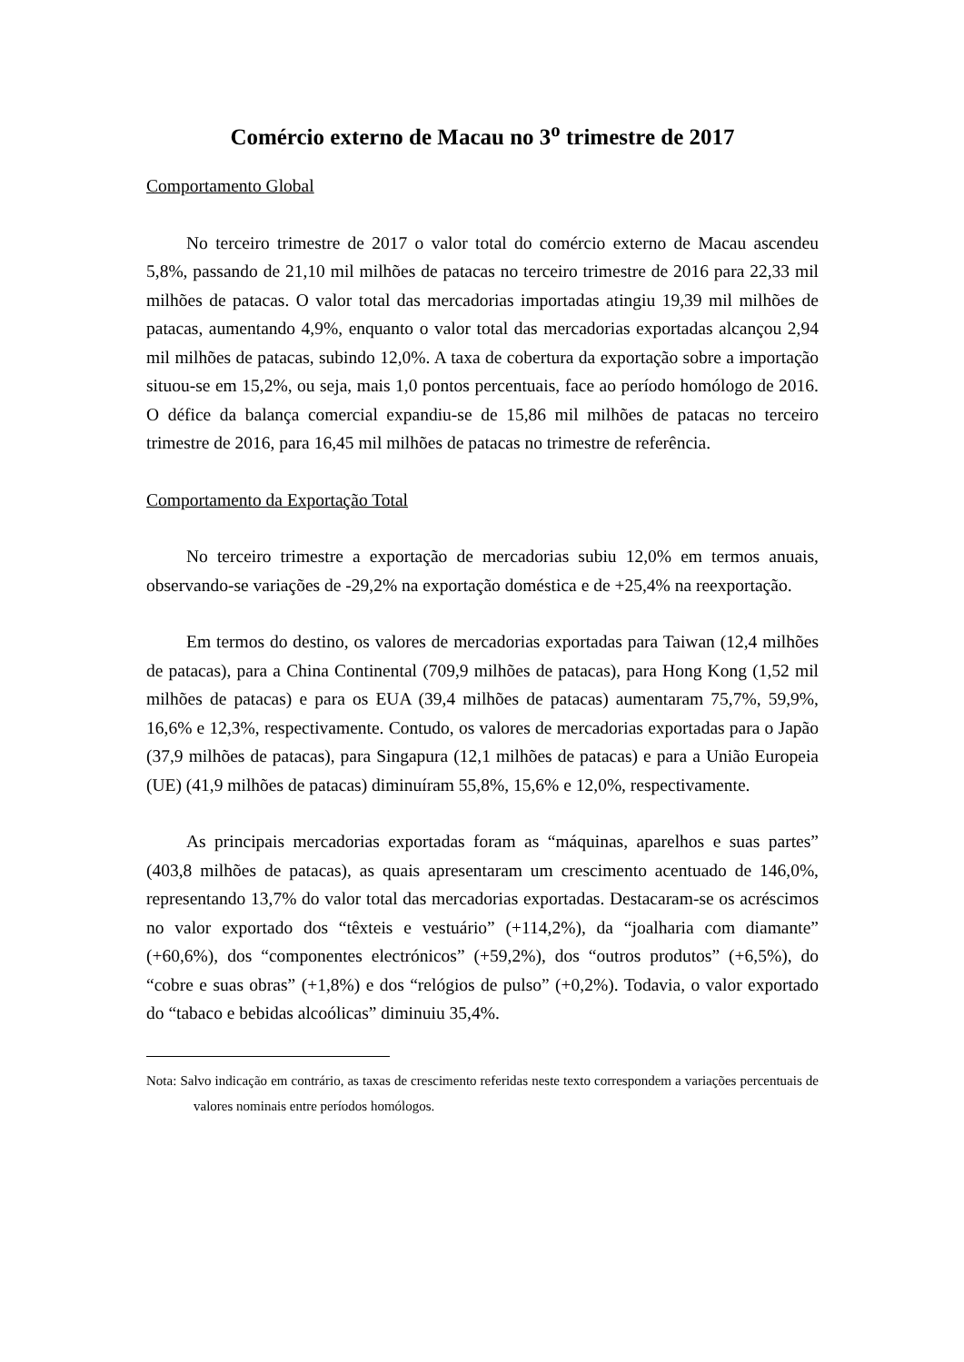Comércio externo de Macau no 3<sup>o</sup> trimestre de 2017
Comportamento Global
No terceiro trimestre de 2017 o valor total do comércio externo de Macau ascendeu 5,8%, passando de 21,10 mil milhões de patacas no terceiro trimestre de 2016 para 22,33 mil milhões de patacas. O valor total das mercadorias importadas atingiu 19,39 mil milhões de patacas, aumentando 4,9%, enquanto o valor total das mercadorias exportadas alcançou 2,94 mil milhões de patacas, subindo 12,0%. A taxa de cobertura da exportação sobre a importação situou-se em 15,2%, ou seja, mais 1,0 pontos percentuais, face ao período homólogo de 2016. O défice da balança comercial expandiu-se de 15,86 mil milhões de patacas no terceiro trimestre de 2016, para 16,45 mil milhões de patacas no trimestre de referência.
Comportamento da Exportação Total
No terceiro trimestre a exportação de mercadorias subiu 12,0% em termos anuais, observando-se variações de -29,2% na exportação doméstica e de +25,4% na reexportação.
Em termos do destino, os valores de mercadorias exportadas para Taiwan (12,4 milhões de patacas), para a China Continental (709,9 milhões de patacas), para Hong Kong (1,52 mil milhões de patacas) e para os EUA (39,4 milhões de patacas) aumentaram 75,7%, 59,9%, 16,6% e 12,3%, respectivamente. Contudo, os valores de mercadorias exportadas para o Japão (37,9 milhões de patacas), para Singapura (12,1 milhões de patacas) e para a União Europeia (UE) (41,9 milhões de patacas) diminuíram 55,8%, 15,6% e 12,0%, respectivamente.
As principais mercadorias exportadas foram as “máquinas, aparelhos e suas partes” (403,8 milhões de patacas), as quais apresentaram um crescimento acentuado de 146,0%, representando 13,7% do valor total das mercadorias exportadas. Destacaram-se os acréscimos no valor exportado dos “têxteis e vestuário” (+114,2%), da “joalharia com diamante” (+60,6%), dos “componentes electrónicos” (+59,2%), dos “outros produtos” (+6,5%), do “cobre e suas obras” (+1,8%) e dos “relógios de pulso” (+0,2%). Todavia, o valor exportado do “tabaco e bebidas alcoólicas” diminuiu 35,4%.
Nota: Salvo indicação em contrário, as taxas de crescimento referidas neste texto correspondem a variações percentuais de valores nominais entre períodos homólogos.